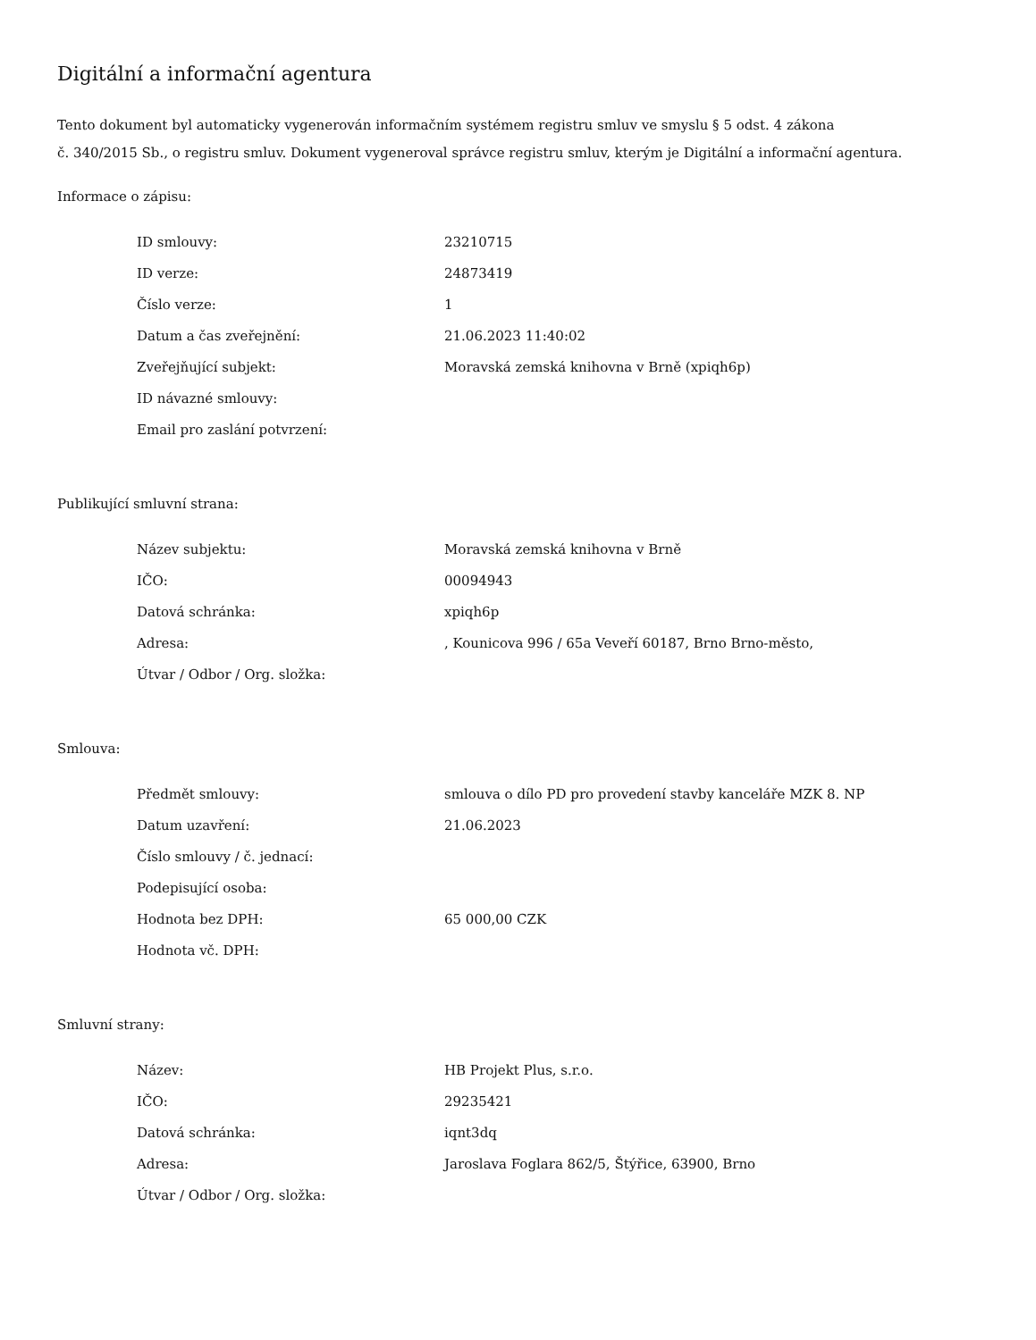Digitální a informační agentura
Tento dokument byl automaticky vygenerován informačním systémem registru smluv ve smyslu § 5 odst. 4 zákona
č. 340/2015 Sb., o registru smluv. Dokument vygeneroval správce registru smluv, kterým je Digitální a informační agentura.
Informace o zápisu:
| ID smlouvy: | 23210715 |
| ID verze: | 24873419 |
| Číslo verze: | 1 |
| Datum a čas zveřejnění: | 21.06.2023 11:40:02 |
| Zveřejňující subjekt: | Moravská zemská knihovna v Brně (xpiqh6p) |
| ID návazné smlouvy: | |
| Email pro zaslání potvrzení: | |
Publikující smluvní strana:
| Název subjektu: | Moravská zemská knihovna v Brně |
| IČO: | 00094943 |
| Datová schránka: | xpiqh6p |
| Adresa: | , Kounicova 996 / 65a Veveří 60187, Brno Brno-město, |
| Útvar / Odbor / Org. složka: | |
Smlouva:
| Předmět smlouvy: | smlouva o dílo PD pro provedení stavby kanceláře MZK 8. NP |
| Datum uzavření: | 21.06.2023 |
| Číslo smlouvy / č. jednací: | |
| Podepisující osoba: | |
| Hodnota bez DPH: | 65 000,00 CZK |
| Hodnota vč. DPH: | |
Smluvní strany:
| Název: | HB Projekt Plus, s.r.o. |
| IČO: | 29235421 |
| Datová schránka: | iqnt3dq |
| Adresa: | Jaroslava Foglara 862/5, Štýřice, 63900, Brno |
| Útvar / Odbor / Org. složka: | |